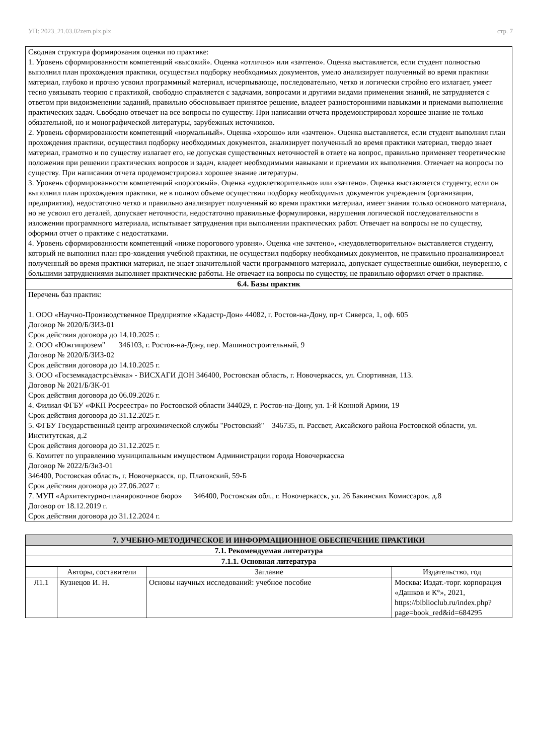УП: 2023_21.03.02zem.plx.plx стр. 7
| Сводная структура формирования оценки по практике: 1. Уровень сформированности компетенций «высокий». Оценка «отлично» или «зачтено». Оценка выставляется, если студент полностью выполнил план прохождения практики, осуществил подборку необходимых документов, умело анализирует полученный во время практики материал, глубоко и прочно усвоил программный материал, исчерпывающе, последовательно, четко и логически стройно его излагает, умеет тесно увязывать теорию с практикой, свободно справляется с задачами, вопросами и другими видами применения знаний, не затрудняется с ответом при видоизменении заданий, правильно обосновывает принятое решение, владеет разносторонними навыками и приемами выполнения практических задач. Свободно отвечает на все вопросы по существу. При написании отчета продемонстрировал хорошее знание не только обязательной, но и монографической литературы, зарубежных источников. 2. Уровень сформированности компетенций «нормальный». Оценка «хорошо» или «зачтено». Оценка выставляется, если студент выполнил план прохождения практики, осуществил подборку необходимых документов, анализирует полученный во время практики материал, твердо знает материал, грамотно и по существу излагает его, не допуская существенных неточностей в ответе на вопрос, правильно применяет теоретические положения при решении практических вопросов и задач, владеет необходимыми навыками и приемами их выполнения. Отвечает на вопросы по существу. При написании отчета продемонстрировал хорошее знание литературы. 3. Уровень сформированности компетенций «пороговый». Оценка «удовлетворительно» или «зачтено». Оценка выставляется студенту, если он выполнил план прохождения практики, не в полном объеме осуществил подборку необходимых документов учреждения (организации, предприятия), недостаточно четко и правильно анализирует полученный во время практики материал, имеет знания только основного материала, но не усвоил его деталей, допускает неточности, недостаточно правильные формулировки, нарушения логической последовательности в изложении программного материала, испытывает затруднения при выполнении практических работ. Отвечает на вопросы не по существу, оформил отчет о практике с недостатками. 4. Уровень сформированности компетенций «ниже порогового уровня». Оценка «не зачтено», «неудовлетворительно» выставляется студенту, который не выполнил план про-хождения учебной практики, не осуществил подборку необходимых документов, не правильно проанализировал полученный во время практики материал, не знает значительной части программного материала, допускает существенные ошибки, неуверенно, с большими затруднениями выполняет практические работы. Не отвечает на вопросы по существу, не правильно оформил отчет о практике. |
| 6.4. Базы практик |
| Перечень баз практик: 1. ООО «Научно-Производственное Предприятие «Кадастр-Дон» 44082, г. Ростов-на-Дону, пр-т Сиверса, 1, оф. 605 Договор № 2020/Б/ЗИЗ-01 Срок действия договора до 14.10.2025 г. 2. ООО «Южгипрозем" 346103, г. Ростов-на-Дону, пер. Машиностроительный, 9 Договор № 2020/Б/ЗИЗ-02 Срок действия договора до 14.10.2025 г. 3. ООО «Госземкадастрсъёмка» - ВИСХАГИ ДОН 346400, Ростовская область, г. Новочеркасск, ул. Спортивная, 113. Договор № 2021/Б/ЗК-01 Срок действия договора до 06.09.2026 г. 4. Филиал ФГБУ «ФКП Росреестра» по Ростовской области 344029, г. Ростов-на-Дону, ул. 1-й Конной Армии, 19 Срок действия договора до 31.12.2025 г. 5. ФГБУ Государственный центр агрохимической службы "Ростовский" 346735, п. Рассвет, Аксайского района Ростовской области, ул. Институтская, д.2 Срок действия договора до 31.12.2025 г. 6. Комитет по управлению муниципальным имуществом Администрации города Новочеркасска Договор № 2022/Б/ЗиЗ-01 346400, Ростовская область, г. Новочеркасск, пр. Платовский, 59-Б Срок действия договора до 27.06.2027 г. 7. МУП «Архитектурно-планировочное бюро» 346400, Ростовская обл., г. Новочеркасск, ул. 26 Бакинских Комиссаров, д.8 Договор от 18.12.2019 г. Срок действия договора до 31.12.2024 г. |
| 7. УЧЕБНО-МЕТОДИЧЕСКОЕ И ИНФОРМАЦИОННОЕ ОБЕСПЕЧЕНИЕ ПРАКТИКИ | | | |
| --- | --- | --- | --- |
| 7.1. Рекомендуемая литература | | | |
| 7.1.1. Основная литература | | | |
| | Авторы, составители | Заглавие | Издательство, год |
| Л1.1 | Кузнецов И. Н. | Основы научных исследований: учебное пособие | Москва: Издат.-торг. корпорация «Дашков и К°», 2021, https://biblioclub.ru/index.php?page=book_red&id=684295 |